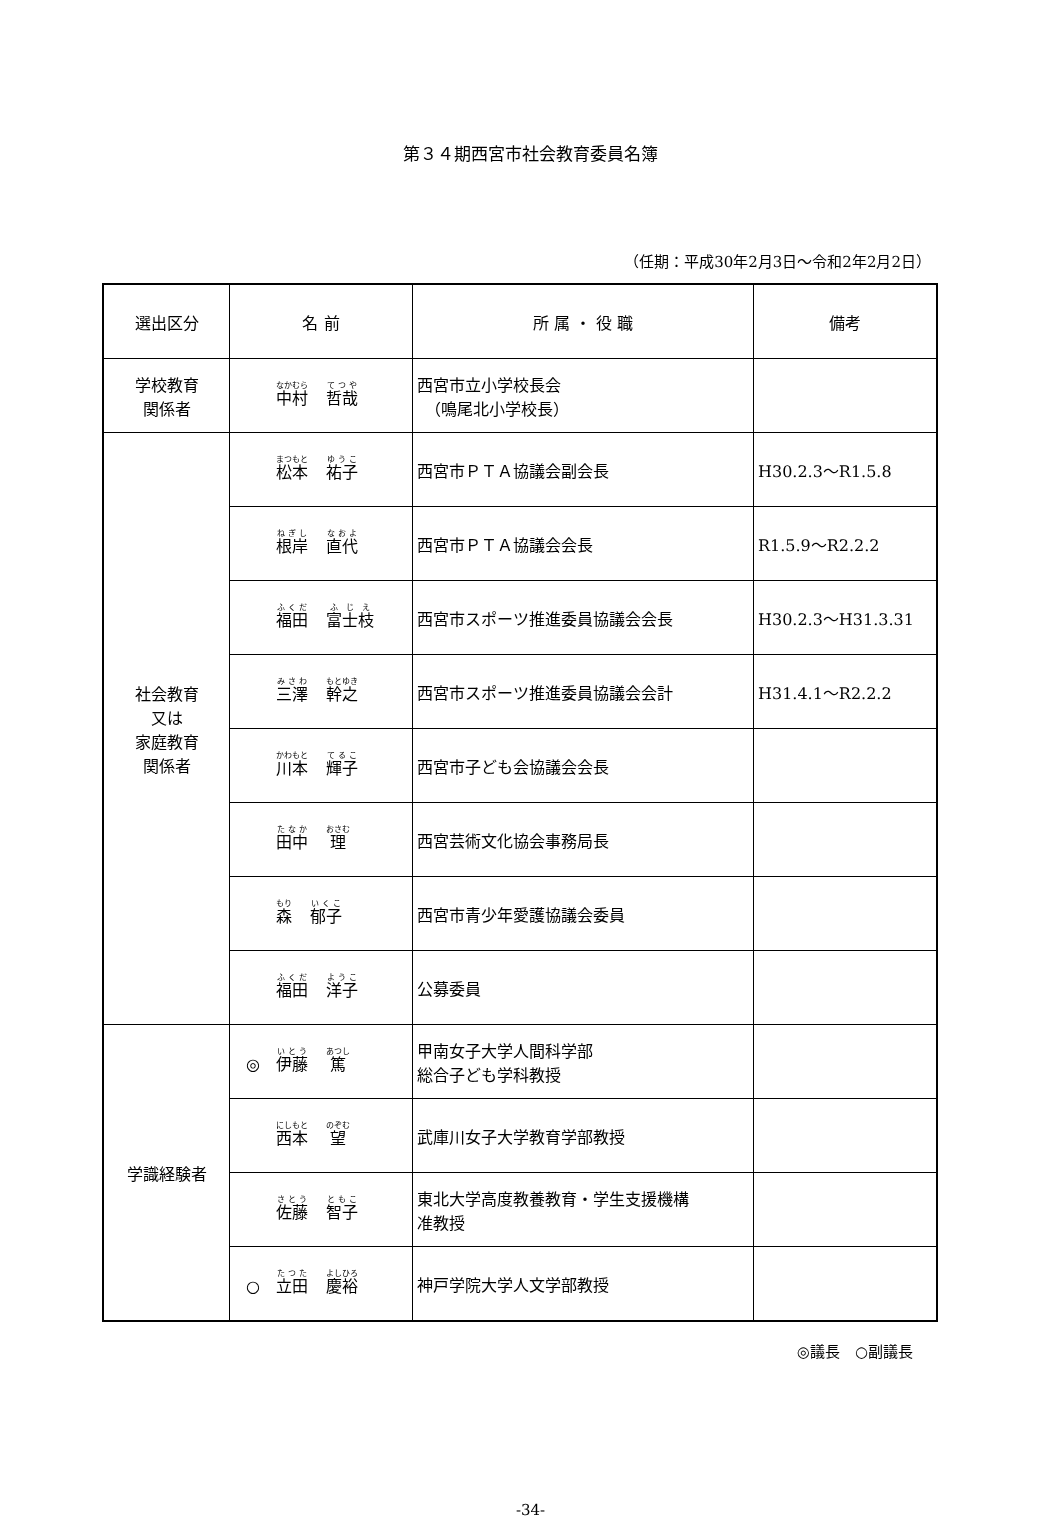第３４期西宮市社会教育委員名簿
（任期：平成30年2月3日～令和2年2月2日）
| 選出区分 | 名 前 | 所 属 ・ 役 職 | 備考 |
| --- | --- | --- | --- |
| 学校教育 関係者 | 中村 哲哉 | 西宮市立小学校長会 （鳴尾北小学校長） | |
| 社会教育 又は 家庭教育 関係者 | 松本 祐子 | 西宮市ＰＴＡ協議会副会長 | H30.2.3～R1.5.8 |
| | 根岸 直代 | 西宮市ＰＴＡ協議会会長 | R1.5.9～R2.2.2 |
| | 福田 富士枝 | 西宮市スポーツ推進委員協議会会長 | H30.2.3～H31.3.31 |
| | 三澤 幹之 | 西宮市スポーツ推進委員協議会会計 | H31.4.1～R2.2.2 |
| | 川本 輝子 | 西宮市子ども会協議会会長 | |
| | 田中 理 | 西宮芸術文化協会事務局長 | |
| | 森 郁子 | 西宮市青少年愛護協議会委員 | |
| | 福田 洋子 | 公募委員 | |
| 学識経験者 | ◎ 伊藤 篤 | 甲南女子大学人間科学部 総合子ども学科教授 | |
| | 西本 望 | 武庫川女子大学教育学部教授 | |
| | 佐藤 智子 | 東北大学高度教養教育・学生支援機構 准教授 | |
| | ○ 立田 慶裕 | 神戸学院大学人文学部教授 | |
◎議長　○副議長
-34-